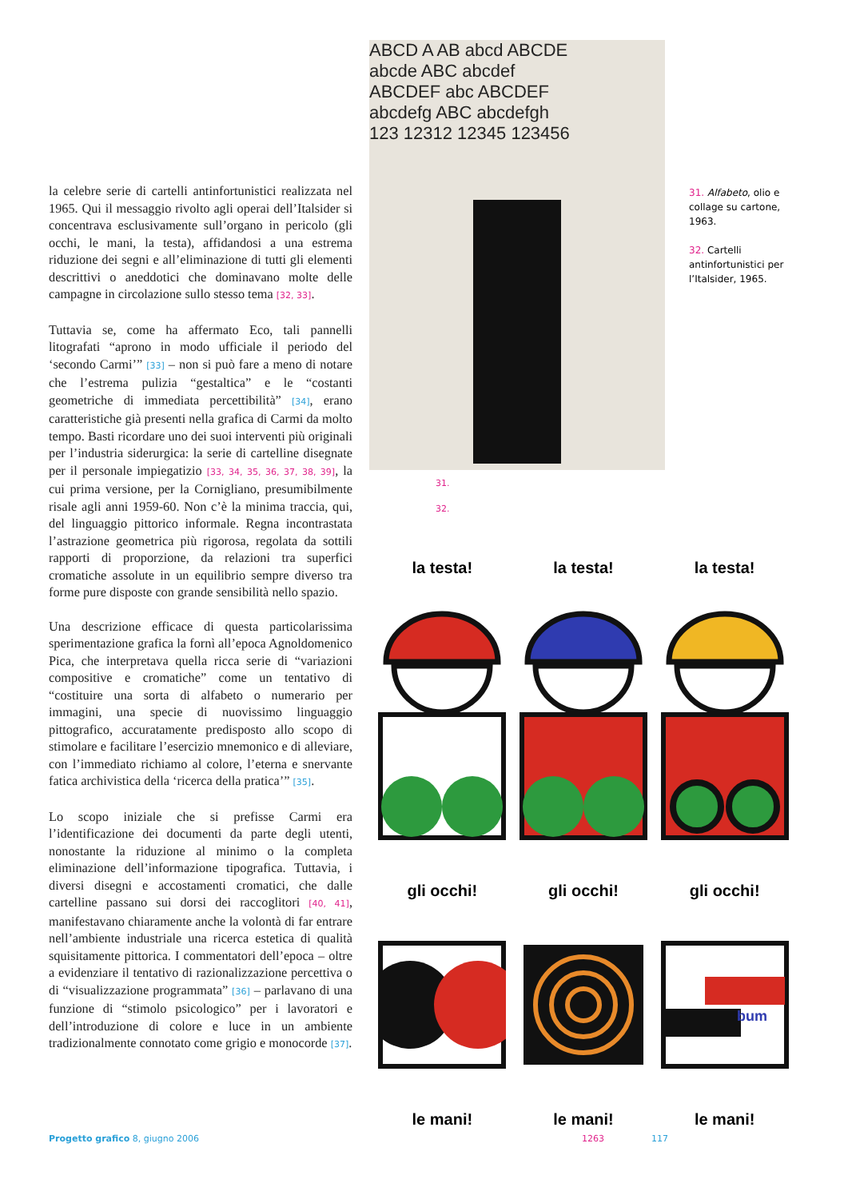la celebre serie di cartelli antinfortunistici realizzata nel 1965. Qui il messaggio rivolto agli operai dell’Italsider si concentrava esclusivamente sull’organo in pericolo (gli occhi, le mani, la testa), affidandosi a una estrema riduzione dei segni e all’eliminazione di tutti gli elementi descrittivi o aneddotici che dominavano molte delle campagne in circolazione sullo stesso tema [32, 33].
Tuttavia se, come ha affermato Eco, tali pannelli litografati “aprono in modo ufficiale il periodo del ‘secondo Carmi’” [33] – non si può fare a meno di notare che l’estrema pulizia “gestaltica” e le “costanti geometriche di immediata percettibilità” [34], erano caratteristiche già presenti nella grafica di Carmi da molto tempo. Basti ricordare uno dei suoi interventi più originali per l’industria siderurgica: la serie di cartelline disegnate per il personale impiegatizio [33, 34, 35, 36, 37, 38, 39], la cui prima versione, per la Cornigliano, presumibilmente risale agli anni 1959-60. Non c’è la minima traccia, qui, del linguaggio pittorico informale. Regna incontrastata l’astrazione geometrica più rigorosa, regolata da sottili rapporti di proporzione, da relazioni tra superfici cromatiche assolute in un equilibrio sempre diverso tra forme pure disposte con grande sensibilità nello spazio.
Una descrizione efficace di questa particolarissima sperimentazione grafica la fornì all’epoca Agnoldomenico Pica, che interpretava quella ricca serie di “variazioni compositive e cromatiche” come un tentativo di “costituire una sorta di alfabeto o numerario per immagini, una specie di nuovissimo linguaggio pittografico, accuratamente predisposto allo scopo di stimolare e facilitare l’esercizio mnemonico e di alleviare, con l’immediato richiamo al colore, l’eterna e snervante fatica archivistica della ‘ricerca della pratica’” [35].
Lo scopo iniziale che si prefisse Carmi era l’identificazione dei documenti da parte degli utenti, nonostante la riduzione al minimo o la completa eliminazione dell’informazione tipografica. Tuttavia, i diversi disegni e accostamenti cromatici, che dalle cartelline passano sui dorsi dei raccoglitori [40, 41], manifestavano chiaramente anche la volontà di far entrare nell’ambiente industriale una ricerca estetica di qualità squisitamente pittorica. I commentatori dell’epoca – oltre a evidenziare il tentativo di razionalizzazione percettiva o di “visualizzazione programmata” [36] – parlavano di una funzione di “stimolo psicologico” per i lavoratori e dell’introduzione di colore e luce in un ambiente tradizionalmente connotato come grigio e monocorde [37].
ABCD A AB abcd ABCDE
abcde ABC abcdef
ABCDEF abc ABCDEF
abcdefg ABC abcdefgh
123 12312 12345 123456
31. Alfabeto, olio e collage su cartone, 1963.
32. Cartelli antinfortunistici per l’Italsider, 1965.
31.
32.
la testa!
la testa!
la testa!
gli occhi!
gli occhi!
gli occhi!
bum
le mani!
le mani!
le mani!
Progetto grafico 8, giugno 2006
1263 117